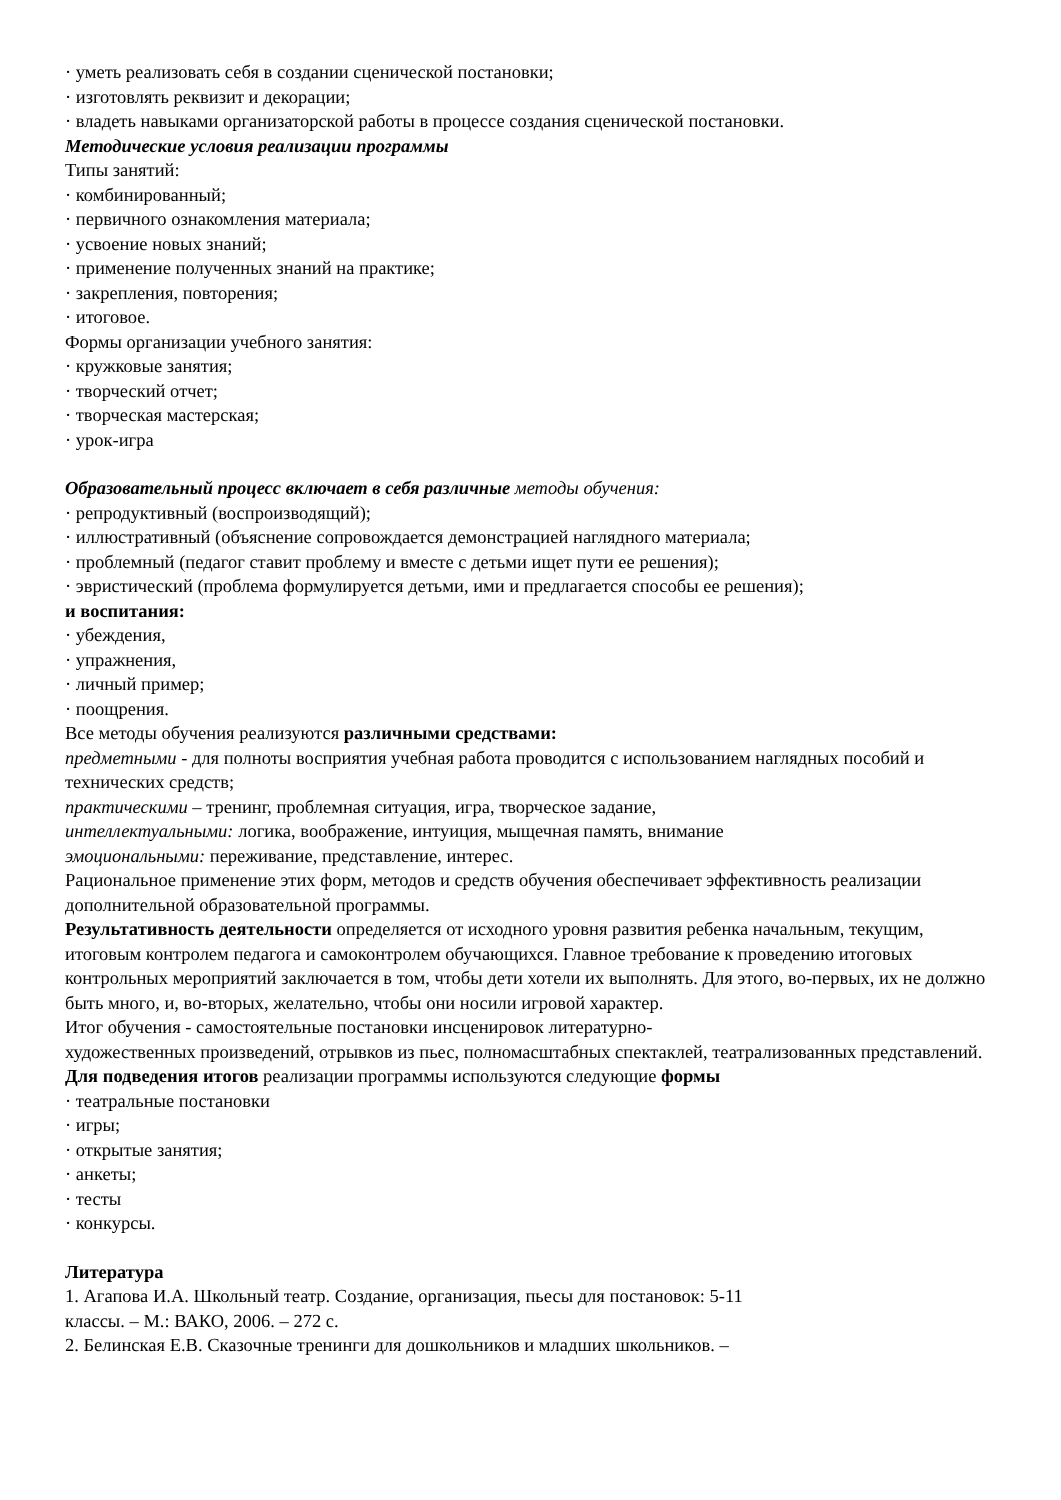· уметь реализовать себя в создании сценической постановки;
· изготовлять реквизит и декорации;
· владеть навыками организаторской работы в процессе создания сценической постановки.
Методические условия реализации программы
Типы занятий:
· комбинированный;
· первичного ознакомления материала;
· усвоение новых знаний;
· применение полученных знаний на практике;
· закрепления, повторения;
· итоговое.
Формы организации учебного занятия:
· кружковые занятия;
· творческий отчет;
· творческая мастерская;
· урок-игра
Образовательный процесс включает в себя различные методы обучения:
· репродуктивный (воспроизводящий);
· иллюстративный (объяснение сопровождается демонстрацией наглядного материала;
· проблемный (педагог ставит проблему и вместе с детьми ищет пути ее решения);
· эвристический (проблема формулируется детьми, ими и предлагается способы ее решения);
и воспитания:
· убеждения,
· упражнения,
· личный пример;
· поощрения.
Все методы обучения реализуются различными средствами:
предметными - для полноты восприятия учебная работа проводится с использованием наглядных пособий и технических средств;
практическими – тренинг, проблемная ситуация, игра, творческое задание,
интеллектуальными: логика, воображение, интуиция, мыщечная память, внимание
эмоциональными: переживание, представление, интерес.
Рациональное применение этих форм, методов и средств обучения обеспечивает эффективность реализации дополнительной образовательной программы.
Результативность деятельности определяется от исходного уровня развития ребенка начальным, текущим, итоговым контролем педагога и самоконтролем обучающихся. Главное требование к проведению итоговых контрольных мероприятий заключается в том, чтобы дети хотели их выполнять. Для этого, во-первых, их не должно быть много, и, во-вторых, желательно, чтобы они носили игровой характер.
Итог обучения - самостоятельные постановки инсценировок литературно-
художественных произведений, отрывков из пьес, полномасштабных спектаклей, театрализованных представлений.
Для подведения итогов реализации программы используются следующие формы
· театральные постановки
· игры;
· открытые занятия;
· анкеты;
· тесты
· конкурсы.
Литература
1. Агапова И.А. Школьный театр. Создание, организация, пьесы для постановок: 5-11
классы. – М.: ВАКО, 2006. – 272 с.
2. Белинская Е.В. Сказочные тренинги для дошкольников и младших школьников. –